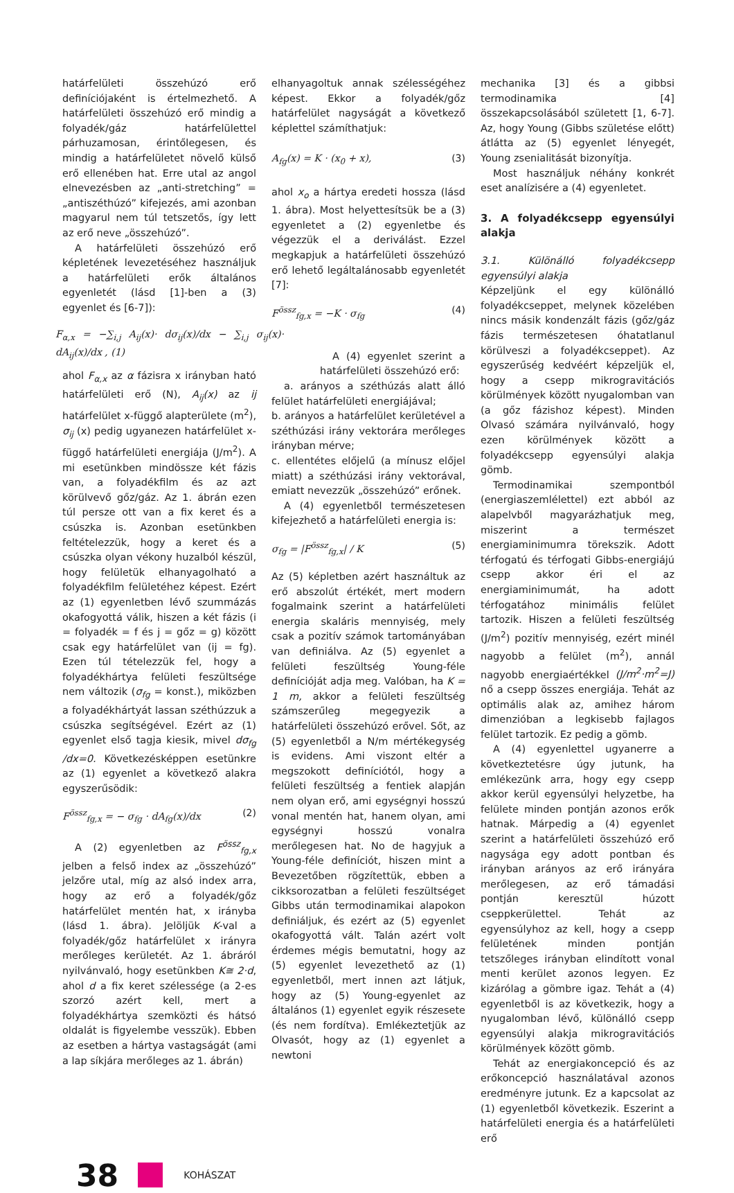határfelületi összehúzó erő definíciójaként is értelmezhető. A határfelületi összehúzó erő mindig a folyadék/gáz határfelülettel párhuzamosan, érintőlegesen, és mindig a határfelületet növelő külső erő ellenében hat. Erre utal az angol elnevezésben az „anti-stretching” = „antiszéthúzó” kifejezés, ami azonban magyarul nem túl tetszetős, így lett az erő neve „összehúzó”.
A határfelületi összehúzó erő képletének levezetéséhez használjuk a határfelületi erők általános egyenletét (lásd [1]-ben a (3) egyenlet és [6-7]):
F<sub>α,x</sub> = −∑<sub>i,j</sub> A<sub>ij</sub>(x)· dσ<sub>ij</sub>(x)/dx − ∑<sub>i,j</sub> σ<sub>ij</sub>(x)· dA<sub>ij</sub>(x)/dx , (1)
ahol F<sub>α,x</sub> az α fázisra x irányban ható határfelületi erő (N), A<sub>ij</sub>(x) az ij határfelület x-függő alapterülete (m<sup>2</sup>), σ<sub>ij</sub> (x) pedig ugyanezen határfelület x-függő határfelületi energiája (J/m<sup>2</sup>). A mi esetünkben mindössze két fázis van, a folyadékfilm és az azt körülvevő gőz/gáz. Az 1. ábrán ezen túl persze ott van a fix keret és a csúszka is. Azonban esetünkben feltételezzük, hogy a keret és a csúszka olyan vékony huzalból készül, hogy felületük elhanyagolható a folyadékfilm felületéhez képest. Ezért az (1) egyenletben lévő szummázás okafogyottá válik, hiszen a két fázis (i = folyadék = f és j = gőz = g) között csak egy határfelület van (ij = fg). Ezen túl tételezzük fel, hogy a folyadékhártya felületi feszültsége nem változik (σ<sub>fg</sub> = konst.), miközben a folyadékhártyát lassan széthúzzuk a csúszka segítségével. Ezért az (1) egyenlet első tagja kiesik, mivel dσ<sub>fg</sub> /dx=0. Következésképpen esetünkre az (1) egyenlet a következő alakra egyszerűsödik:
F<sup>össz</sup><sub>fg,x</sub> = − σ<sub>fg</sub> · dA<sub>fg</sub>(x)/dx (2)
A (2) egyenletben az F<sup>össz</sup><sub>fg,x</sub> jelben a felső index az „összehúzó” jelzőre utal, míg az alsó index arra, hogy az erő a folyadék/gőz határfelület mentén hat, x irányba (lásd 1. ábra). Jelöljük K-val a folyadék/gőz határfelület x irányra merőleges kerületét. Az 1. ábráról nyilvánvaló, hogy esetünkben K≅ 2·d, ahol d a fix keret szélessége (a 2-es szorzó azért kell, mert a folyadékhártya szemközti és hátsó oldalát is figyelembe vesszük). Ebben az esetben a hártya vastagságát (ami a lap síkjára merőleges az 1. ábrán)
elhanyagoltuk annak szélességéhez képest. Ekkor a folyadék/gőz határfelület nagyságát a következő képlettel számíthatjuk:
A<sub>fg</sub>(x) = K · (x<sub>0</sub> + x), (3)
ahol x<sub>o</sub> a hártya eredeti hossza (lásd 1. ábra). Most helyettesítsük be a (3) egyenletet a (2) egyenletbe és végezzük el a deriválást. Ezzel megkapjuk a határfelületi összehúzó erő lehető legáltalánosabb egyenletét [7]:
F<sup>össz</sup><sub>fg,x</sub> = −K · σ<sub>fg</sub> (4)
A (4) egyenlet szerint a határfelületi összehúzó erő:
a. arányos a széthúzás alatt álló felület határfelületi energiájával;
b. arányos a határfelület kerületével a széthúzási irány vektorára merőleges irányban mérve;
c. ellentétes előjelű (a mínusz előjel miatt) a széthúzási irány vektorával, emiatt nevezzük „összehúzó” erőnek.
A (4) egyenletből természetesen kifejezhető a határfelületi energia is:
σ<sub>fg</sub> = |F<sup>össz</sup><sub>fg,x</sub>| / K (5)
Az (5) képletben azért használtuk az erő abszolút értékét, mert modern fogalmaink szerint a határfelületi energia skaláris mennyiség, mely csak a pozitív számok tartományában van definiálva. Az (5) egyenlet a felületi feszültség Young-féle definícióját adja meg. Valóban, ha K = 1 m, akkor a felületi feszültség számszerűleg megegyezik a határfelületi összehúzó erővel. Sőt, az (5) egyenletből a N/m mértékegység is evidens. Ami viszont eltér a megszokott definíciótól, hogy a felületi feszültség a fentiek alapján nem olyan erő, ami egységnyi hosszú vonal mentén hat, hanem olyan, ami egységnyi hosszú vonalra merőlegesen hat. No de hagyjuk a Young-féle definíciót, hiszen mint a Bevezetőben rögzítettük, ebben a cikksorozatban a felületi feszültséget Gibbs után termodinamikai alapokon definiáljuk, és ezért az (5) egyenlet okafogyottá vált. Talán azért volt érdemes mégis bemutatni, hogy az (5) egyenlet levezethető az (1) egyenletből, mert innen azt látjuk, hogy az (5) Young-egyenlet az általános (1) egyenlet egyik részesete (és nem fordítva). Emlékeztetjük az Olvasót, hogy az (1) egyenlet a newtoni
mechanika [3] és a gibbsi termodinamika [4] összekapcsolásából született [1, 6-7]. Az, hogy Young (Gibbs születése előtt) átlátta az (5) egyenlet lényegét, Young zsenialitását bizonyítja.
Most használjuk néhány konkrét eset analízisére a (4) egyenletet.
3. A folyadékcsepp egyensúlyi alakja
3.1. Különálló folyadékcsepp egyensúlyi alakja
Képzeljünk el egy különálló folyadékcseppet, melynek közelében nincs másik kondenzált fázis (gőz/gáz fázis természetesen óhatatlanul körülveszi a folyadékcseppet). Az egyszerűség kedvéért képzeljük el, hogy a csepp mikrogravitációs körülmények között nyugalomban van (a gőz fázishoz képest). Minden Olvasó számára nyilvánvaló, hogy ezen körülmények között a folyadékcsepp egyensúlyi alakja gömb.
Termodinamikai szempontból (energiaszemlélettel) ezt abból az alapelvből magyarázhatjuk meg, miszerint a természet energiaminimumra törekszik. Adott térfogatú és térfogati Gibbs-energiájú csepp akkor éri el az energiaminimumát, ha adott térfogatához minimális felület tartozik. Hiszen a felületi feszültség (J/m<sup>2</sup>) pozitív mennyiség, ezért minél nagyobb a felület (m<sup>2</sup>), annál nagyobb energiaértékkel (J/m<sup>2</sup>·m<sup>2</sup>=J) nő a csepp összes energiája. Tehát az optimális alak az, amihez három dimenzióban a legkisebb fajlagos felület tartozik. Ez pedig a gömb.
A (4) egyenlettel ugyanerre a következtetésre úgy jutunk, ha emlékezünk arra, hogy egy csepp akkor kerül egyensúlyi helyzetbe, ha felülete minden pontján azonos erők hatnak. Márpedig a (4) egyenlet szerint a határfelületi összehúzó erő nagysága egy adott pontban és irányban arányos az erő irányára merőlegesen, az erő támadási pontján keresztül húzott cseppkerülettel. Tehát az egyensúlyhoz az kell, hogy a csepp felületének minden pontján tetszőleges irányban elindított vonal menti kerület azonos legyen. Ez kizárólag a gömbre igaz. Tehát a (4) egyenletből is az következik, hogy a nyugalomban lévő, különálló csepp egyensúlyi alakja mikrogravitációs körülmények között gömb.
Tehát az energiakoncepció és az erőkoncepció használatával azonos eredményre jutunk. Ez a kapcsolat az (1) egyenletből következik. Eszerint a határfelületi energia és a határfelületi erő
38
KOHÁSZAT